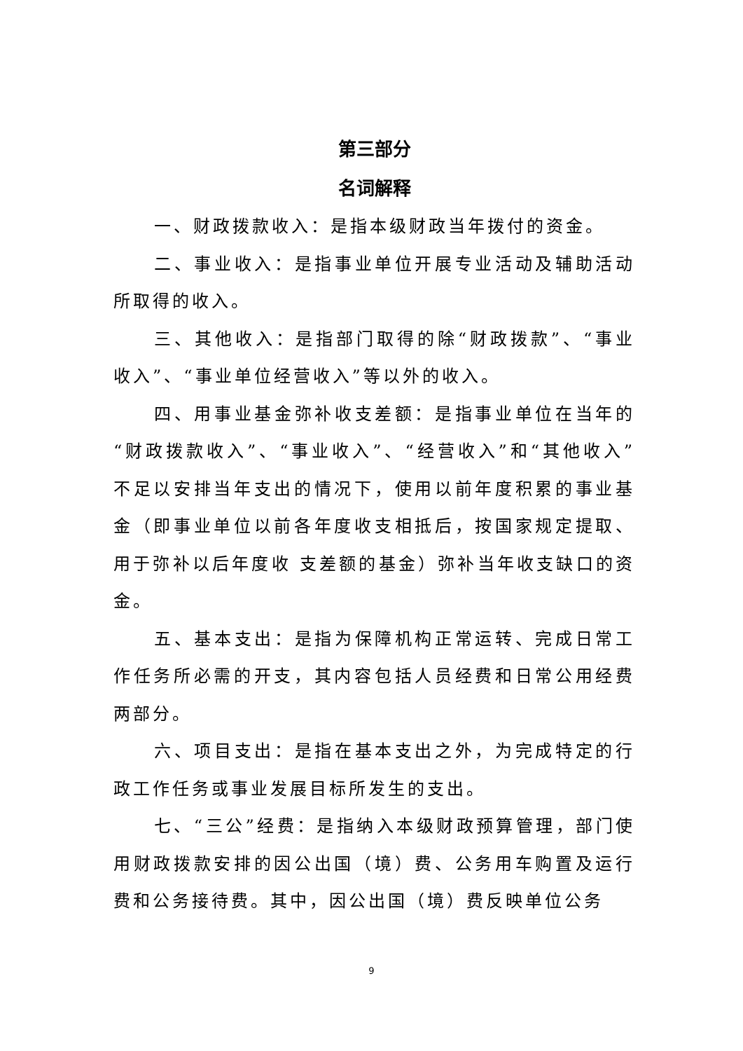第三部分
名词解释
一、财政拨款收入：是指本级财政当年拨付的资金。
二、事业收入：是指事业单位开展专业活动及辅助活动所取得的收入。
三、其他收入：是指部门取得的除“财政拨款”、“事业收入”、“事业单位经营收入”等以外的收入。
四、用事业基金弥补收支差额：是指事业单位在当年的“财政拨款收入”、“事业收入”、“经营收入”和“其他收入”不足以安排当年支出的情况下，使用以前年度积累的事业基金（即事业单位以前各年度收支相抵后，按国家规定提取、用于弥补以后年度收 支差额的基金）弥补当年收支缺口的资金。
五、基本支出：是指为保障机构正常运转、完成日常工作任务所必需的开支，其内容包括人员经费和日常公用经费两部分。
六、项目支出：是指在基本支出之外，为完成特定的行政工作任务或事业发展目标所发生的支出。
七、“三公”经费：是指纳入本级财政预算管理，部门使用财政拨款安排的因公出国（境）费、公务用车购置及运行费和公务接待费。其中，因公出国（境）费反映单位公务
9